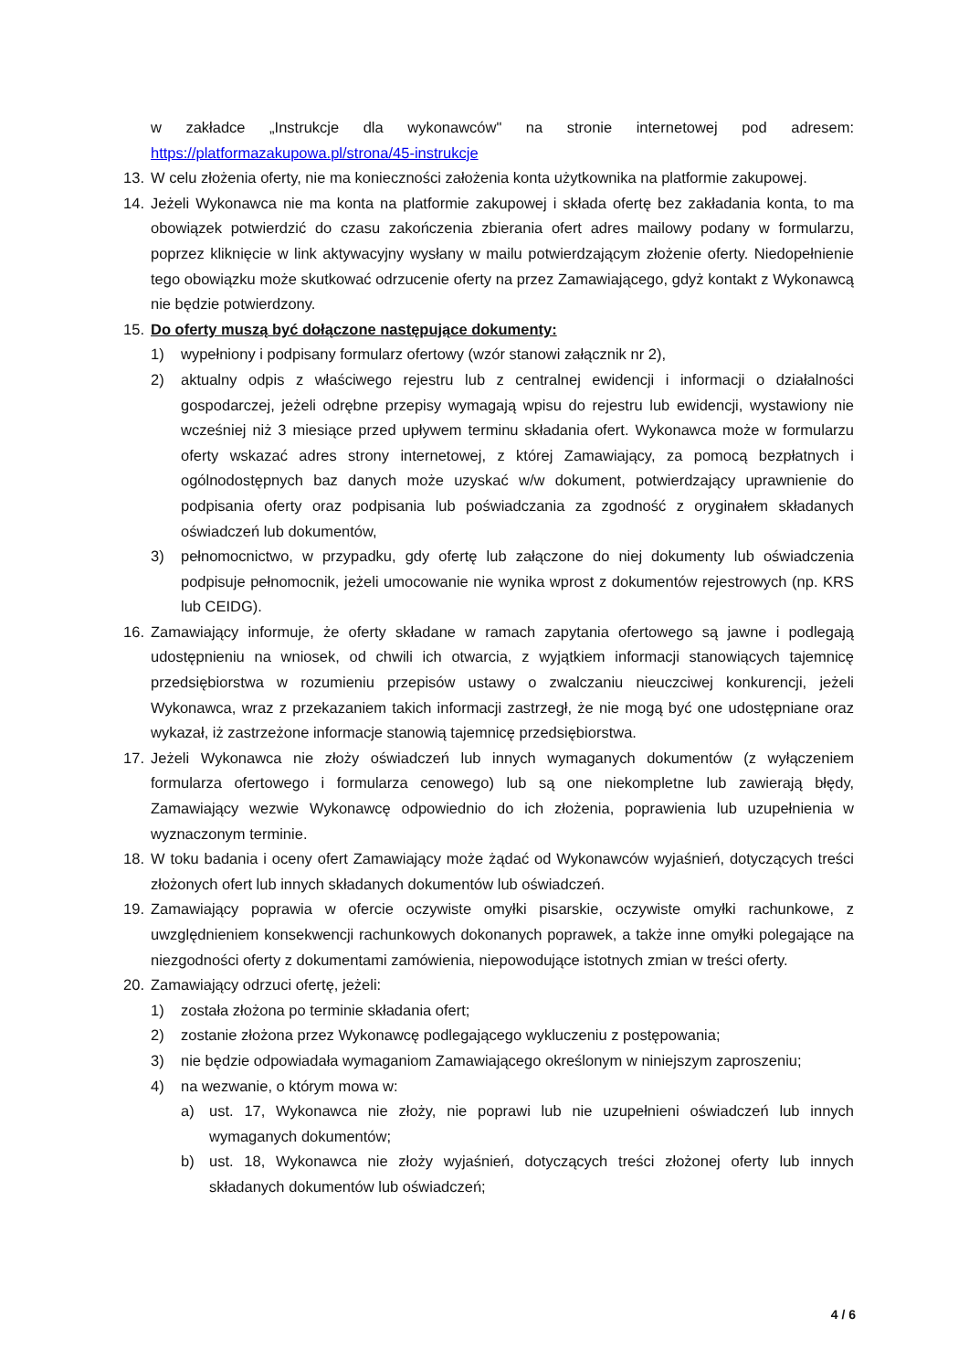w zakładce „Instrukcje dla wykonawców" na stronie internetowej pod adresem: https://platformazakupowa.pl/strona/45-instrukcje
13. W celu złożenia oferty, nie ma konieczności założenia konta użytkownika na platformie zakupowej.
14. Jeżeli Wykonawca nie ma konta na platformie zakupowej i składa ofertę bez zakładania konta, to ma obowiązek potwierdzić do czasu zakończenia zbierania ofert adres mailowy podany w formularzu, poprzez kliknięcie w link aktywacyjny wysłany w mailu potwierdzającym złożenie oferty. Niedopełnienie tego obowiązku może skutkować odrzucenie oferty na przez Zamawiającego, gdyż kontakt z Wykonawcą nie będzie potwierdzony.
15. Do oferty muszą być dołączone następujące dokumenty:
1) wypełniony i podpisany formularz ofertowy (wzór stanowi załącznik nr 2),
2) aktualny odpis z właściwego rejestru lub z centralnej ewidencji i informacji o działalności gospodarczej, jeżeli odrębne przepisy wymagają wpisu do rejestru lub ewidencji, wystawiony nie wcześniej niż 3 miesiące przed upływem terminu składania ofert. Wykonawca może w formularzu oferty wskazać adres strony internetowej, z której Zamawiający, za pomocą bezpłatnych i ogólnodostępnych baz danych może uzyskać w/w dokument, potwierdzający uprawnienie do podpisania oferty oraz podpisania lub poświadczania za zgodność z oryginałem składanych oświadczeń lub dokumentów,
3) pełnomocnictwo, w przypadku, gdy ofertę lub załączone do niej dokumenty lub oświadczenia podpisuje pełnomocnik, jeżeli umocowanie nie wynika wprost z dokumentów rejestrowych (np. KRS lub CEIDG).
16. Zamawiający informuje, że oferty składane w ramach zapytania ofertowego są jawne i podlegają udostępnieniu na wniosek, od chwili ich otwarcia, z wyjątkiem informacji stanowiących tajemnicę przedsiębiorstwa w rozumieniu przepisów ustawy o zwalczaniu nieuczciwej konkurencji, jeżeli Wykonawca, wraz z przekazaniem takich informacji zastrzegł, że nie mogą być one udostępniane oraz wykazał, iż zastrzeżone informacje stanowią tajemnicę przedsiębiorstwa.
17. Jeżeli Wykonawca nie złoży oświadczeń lub innych wymaganych dokumentów (z wyłączeniem formularza ofertowego i formularza cenowego) lub są one niekompletne lub zawierają błędy, Zamawiający wezwie Wykonawcę odpowiednio do ich złożenia, poprawienia lub uzupełnienia w wyznaczonym terminie.
18. W toku badania i oceny ofert Zamawiający może żądać od Wykonawców wyjaśnień, dotyczących treści złożonych ofert lub innych składanych dokumentów lub oświadczeń.
19. Zamawiający poprawia w ofercie oczywiste omyłki pisarskie, oczywiste omyłki rachunkowe, z uwzględnieniem konsekwencji rachunkowych dokonanych poprawek, a także inne omyłki polegające na niezgodności oferty z dokumentami zamówienia, niepowodujące istotnych zmian w treści oferty.
20. Zamawiający odrzuci ofertę, jeżeli:
1) została złożona po terminie składania ofert;
2) zostanie złożona przez Wykonawcę podlegającego wykluczeniu z postępowania;
3) nie będzie odpowiadała wymaganiom Zamawiającego określonym w niniejszym zaproszeniu;
4) na wezwanie, o którym mowa w:
a) ust. 17, Wykonawca nie złoży, nie poprawi lub nie uzupełnieni oświadczeń lub innych wymaganych dokumentów;
b) ust. 18, Wykonawca nie złoży wyjaśnień, dotyczących treści złożonej oferty lub innych składanych dokumentów lub oświadczeń;
4 / 6